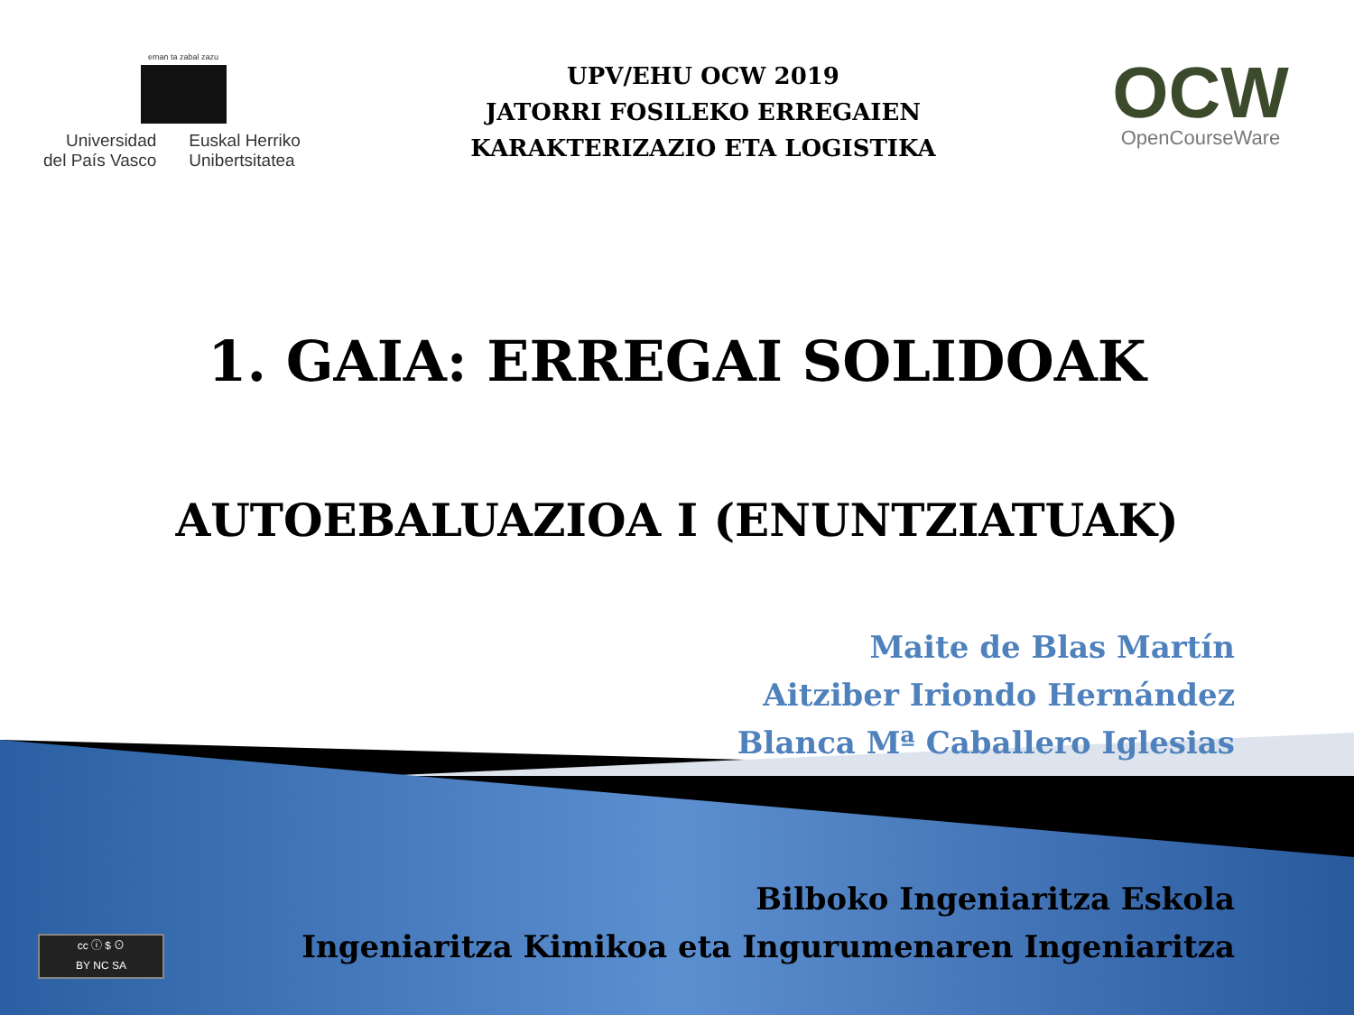eman ta zabal zazu
Universidad
del País Vasco
Euskal Herriko
Unibertsitatea
UPV/EHU OCW 2019
JATORRI FOSILEKO ERREGAIEN
KARAKTERIZAZIO ETA LOGISTIKA
OCW
OpenCourseWare
1. GAIA: ERREGAI SOLIDOAK
AUTOEBALUAZIOA I (ENUNTZIATUAK)
Maite de Blas Martín
Aitziber Iriondo Hernández
Blanca Mª Caballero Iglesias
Bilboko Ingeniaritza Eskola
Ingeniaritza Kimikoa eta Ingurumenaren Ingeniaritza
cc ⓘ $ ⊙
BY NC SA